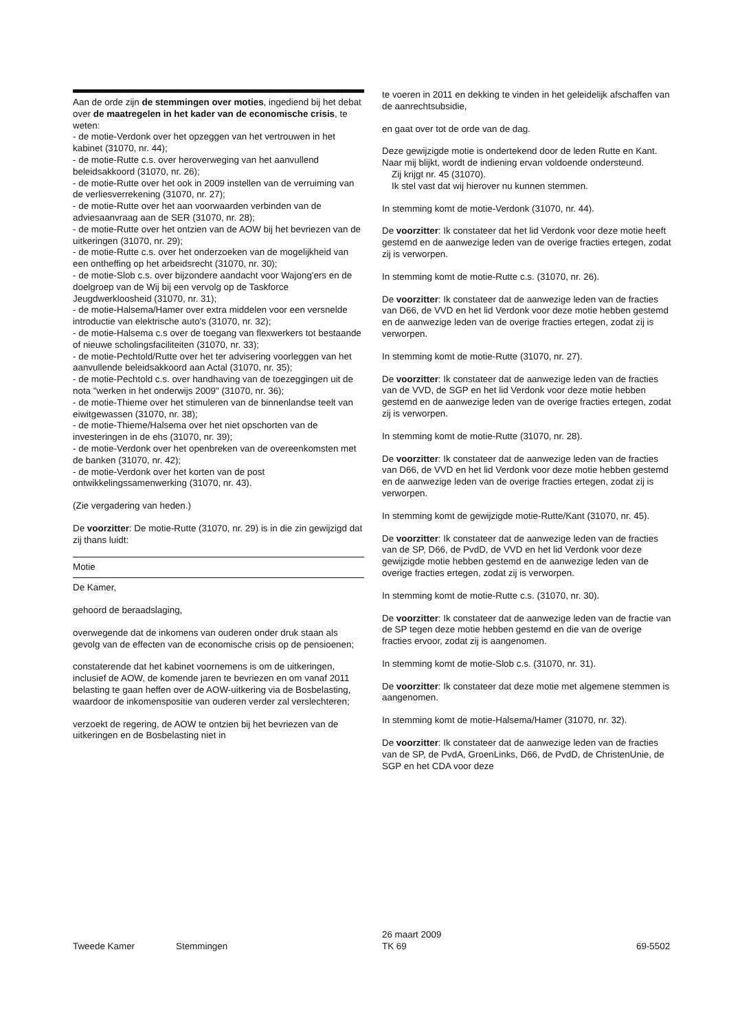Aan de orde zijn de stemmingen over moties, ingediend bij het debat over de maatregelen in het kader van de economische crisis, te weten:
- de motie-Verdonk over het opzeggen van het vertrouwen in het kabinet (31070, nr. 44);
- de motie-Rutte c.s. over heroverweging van het aanvullend beleidsakkoord (31070, nr. 26);
- de motie-Rutte over het ook in 2009 instellen van de verruiming van de verliesverrekening (31070, nr. 27);
- de motie-Rutte over het aan voorwaarden verbinden van de adviesaanvraag aan de SER (31070, nr. 28);
- de motie-Rutte over het ontzien van de AOW bij het bevriezen van de uitkeringen (31070, nr. 29);
- de motie-Rutte c.s. over het onderzoeken van de mogelijkheid van een ontheffing op het arbeidsrecht (31070, nr. 30);
- de motie-Slob c.s. over bijzondere aandacht voor Wajong'ers en de doelgroep van de Wij bij een vervolg op de Taskforce Jeugdwerkloosheid (31070, nr. 31);
- de motie-Halsema/Hamer over extra middelen voor een versnelde introductie van elektrische auto's (31070, nr. 32);
- de motie-Halsema c.s over de toegang van flexwerkers tot bestaande of nieuwe scholingsfaciliteiten (31070, nr. 33);
- de motie-Pechtold/Rutte over het ter advisering voorleggen van het aanvullende beleidsakkoord aan Actal (31070, nr. 35);
- de motie-Pechtold c.s. over handhaving van de toezeggingen uit de nota "werken in het onderwijs 2009" (31070, nr. 36);
- de motie-Thieme over het stimuleren van de binnenlandse teelt van eiwitgewassen (31070, nr. 38);
- de motie-Thieme/Halsema over het niet opschorten van de investeringen in de ehs (31070, nr. 39);
- de motie-Verdonk over het openbreken van de overeenkomsten met de banken (31070, nr. 42);
- de motie-Verdonk over het korten van de post ontwikkelingssamenwerking (31070, nr. 43).
(Zie vergadering van heden.)
De voorzitter: De motie-Rutte (31070, nr. 29) is in die zin gewijzigd dat zij thans luidt:
Motie
De Kamer,
gehoord de beraadslaging,
overwegende dat de inkomens van ouderen onder druk staan als gevolg van de effecten van de economische crisis op de pensioenen;
constaterende dat het kabinet voornemens is om de uitkeringen, inclusief de AOW, de komende jaren te bevriezen en om vanaf 2011 belasting te gaan heffen over de AOW-uitkering via de Bosbelasting, waardoor de inkomenspositie van ouderen verder zal verslechteren;
verzoekt de regering, de AOW te ontzien bij het bevriezen van de uitkeringen en de Bosbelasting niet in
te voeren in 2011 en dekking te vinden in het geleidelijk afschaffen van de aanrechtsubsidie,
en gaat over tot de orde van de dag.
Deze gewijzigde motie is ondertekend door de leden Rutte en Kant. Naar mij blijkt, wordt de indiening ervan voldoende ondersteund.
Zij krijgt nr. 45 (31070).
Ik stel vast dat wij hierover nu kunnen stemmen.
In stemming komt de motie-Verdonk (31070, nr. 44).
De voorzitter: Ik constateer dat het lid Verdonk voor deze motie heeft gestemd en de aanwezige leden van de overige fracties ertegen, zodat zij is verworpen.
In stemming komt de motie-Rutte c.s. (31070, nr. 26).
De voorzitter: Ik constateer dat de aanwezige leden van de fracties van D66, de VVD en het lid Verdonk voor deze motie hebben gestemd en de aanwezige leden van de overige fracties ertegen, zodat zij is verworpen.
In stemming komt de motie-Rutte (31070, nr. 27).
De voorzitter: Ik constateer dat de aanwezige leden van de fracties van de VVD, de SGP en het lid Verdonk voor deze motie hebben gestemd en de aanwezige leden van de overige fracties ertegen, zodat zij is verworpen.
In stemming komt de motie-Rutte (31070, nr. 28).
De voorzitter: Ik constateer dat de aanwezige leden van de fracties van D66, de VVD en het lid Verdonk voor deze motie hebben gestemd en de aanwezige leden van de overige fracties ertegen, zodat zij is verworpen.
In stemming komt de gewijzigde motie-Rutte/Kant (31070, nr. 45).
De voorzitter: Ik constateer dat de aanwezige leden van de fracties van de SP, D66, de PvdD, de VVD en het lid Verdonk voor deze gewijzigde motie hebben gestemd en de aanwezige leden van de overige fracties ertegen, zodat zij is verworpen.
In stemming komt de motie-Rutte c.s. (31070, nr. 30).
De voorzitter: Ik constateer dat de aanwezige leden van de fractie van de SP tegen deze motie hebben gestemd en die van de overige fracties ervoor, zodat zij is aangenomen.
In stemming komt de motie-Slob c.s. (31070, nr. 31).
De voorzitter: Ik constateer dat deze motie met algemene stemmen is aangenomen.
In stemming komt de motie-Halsema/Hamer (31070, nr. 32).
De voorzitter: Ik constateer dat de aanwezige leden van de fracties van de SP, de PvdA, GroenLinks, D66, de PvdD, de ChristenUnie, de SGP en het CDA voor deze
Tweede Kamer Stemmingen
26 maart 2009
TK 69
69-5502